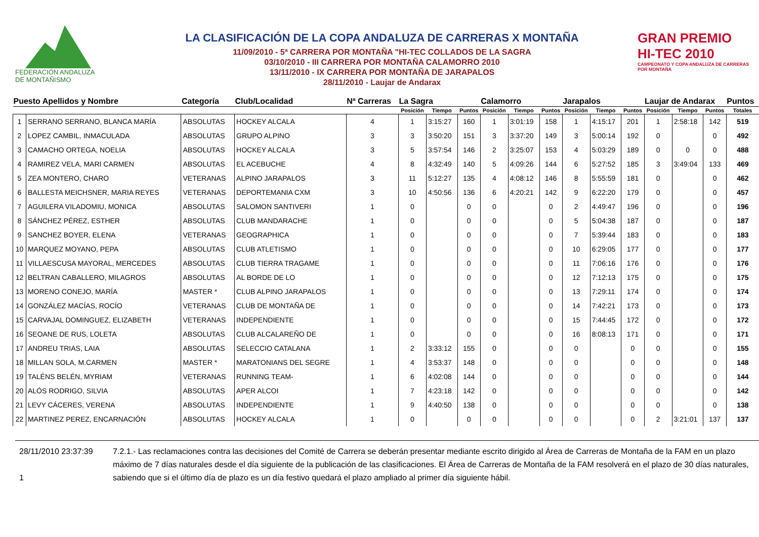FEDERACIÓN ANDALUZA
DE MONTAÑISMO
LA CLASIFICACIÓN DE LA COPA ANDALUZA DE CARRERAS X MONTAÑA
11/09/2010 - 5ª CARRERA POR MONTAÑA "HI-TEC COLLADOS DE LA SAGRA
03/10/2010 - III CARRERA POR MONTAÑA CALAMORRO 2010
13/11/2010 - IX CARRERA POR MONTAÑA DE JARAPALOS
28/11/2010 - Laujar de Andarax
GRAN PREMIO
HI-TEC 2010
CAMPEONATO Y COPA ANDALUZA DE CARRERAS POR MONTAÑA
| Puesto Apellidos y Nombre | | Categoría | Club/Localidad | Nª Carreras | La Sagra | | | Calamorro | | | Jarapalos | | | Laujar de Andarax | | | Puntos |
| --- | --- | --- | --- | --- | --- | --- | --- | --- | --- | --- | --- | --- | --- | --- | --- | --- | --- |
| | | | | | Posición | Tiempo | Puntos | Posición | Tiempo | Puntos | Posición | Tiempo | Puntos | Posición | Tiempo | Puntos | Totales |
| 1 | SERRANO SERRANO, BLANCA MARÍA | ABSOLUTAS | HOCKEY ALCALA | 4 | 1 | 3:15:27 | 160 | 1 | 3:01:19 | 158 | 1 | 4:15:17 | 201 | 1 | 2:58:18 | 142 | 519 |
| 2 | LOPEZ CAMBIL, INMACULADA | ABSOLUTAS | GRUPO ALPINO | 3 | 3 | 3:50:20 | 151 | 3 | 3:37:20 | 149 | 3 | 5:00:14 | 192 | 0 | | 0 | 492 |
| 3 | CAMACHO ORTEGA, NOELIA | ABSOLUTAS | HOCKEY ALCALA | 3 | 5 | 3:57:54 | 146 | 2 | 3:25:07 | 153 | 4 | 5:03:29 | 189 | 0 | 0 | 0 | 488 |
| 4 | RAMIREZ VELA, MARI CARMEN | ABSOLUTAS | EL ACEBUCHE | 4 | 8 | 4:32:49 | 140 | 5 | 4:09:26 | 144 | 6 | 5:27:52 | 185 | 3 | 3:49:04 | 133 | 469 |
| 5 | ZEA MONTERO, CHARO | VETERANAS | ALPINO JARAPALOS | 3 | 11 | 5:12:27 | 135 | 4 | 4:08:12 | 146 | 8 | 5:55:59 | 181 | 0 | | 0 | 462 |
| 6 | BALLESTA MEICHSNER, MARIA REYES | VETERANAS | DEPORTEMANIA CXM | 3 | 10 | 4:50:56 | 136 | 6 | 4:20:21 | 142 | 9 | 6:22:20 | 179 | 0 | | 0 | 457 |
| 7 | AGUILERA VILADOMIU, MONICA | ABSOLUTAS | SALOMON SANTIVERI | 1 | 0 | | 0 | 0 | | 0 | 2 | 4:49:47 | 196 | 0 | | 0 | 196 |
| 8 | SÁNCHEZ PÉREZ, ESTHER | ABSOLUTAS | CLUB MANDARACHE | 1 | 0 | | 0 | 0 | | 0 | 5 | 5:04:38 | 187 | 0 | | 0 | 187 |
| 9 | SANCHEZ BOYER, ELENA | VETERANAS | GEOGRAPHICA | 1 | 0 | | 0 | 0 | | 0 | 7 | 5:39:44 | 183 | 0 | | 0 | 183 |
| 10 | MARQUEZ MOYANO, PEPA | ABSOLUTAS | CLUB ATLETISMO | 1 | 0 | | 0 | 0 | | 0 | 10 | 6:29:05 | 177 | 0 | | 0 | 177 |
| 11 | VILLAESCUSA MAYORAL, MERCEDES | ABSOLUTAS | CLUB TIERRA TRAGAME | 1 | 0 | | 0 | 0 | | 0 | 11 | 7:06:16 | 176 | 0 | | 0 | 176 |
| 12 | BELTRAN CABALLERO, MILAGROS | ABSOLUTAS | AL BORDE DE LO | 1 | 0 | | 0 | 0 | | 0 | 12 | 7:12:13 | 175 | 0 | | 0 | 175 |
| 13 | MORENO CONEJO, MARÍA | MASTER * | CLUB ALPINO JARAPALOS | 1 | 0 | | 0 | 0 | | 0 | 13 | 7:29:11 | 174 | 0 | | 0 | 174 |
| 14 | GONZÁLEZ MACÍAS, ROCÍO | VETERANAS | CLUB DE MONTAÑA DE | 1 | 0 | | 0 | 0 | | 0 | 14 | 7:42:21 | 173 | 0 | | 0 | 173 |
| 15 | CARVAJAL DOMINGUEZ, ELIZABETH | VETERANAS | INDEPENDIENTE | 1 | 0 | | 0 | 0 | | 0 | 15 | 7:44:45 | 172 | 0 | | 0 | 172 |
| 16 | SEOANE DE RUS, LOLETA | ABSOLUTAS | CLUB ALCALAREÑO DE | 1 | 0 | | 0 | 0 | | 0 | 16 | 8:08:13 | 171 | 0 | | 0 | 171 |
| 17 | ANDREU TRIAS, LAIA | ABSOLUTAS | SELECCIO CATALANA | 1 | 2 | 3:33:12 | 155 | 0 | | 0 | 0 | | 0 | 0 | | 0 | 155 |
| 18 | MILLAN SOLA, M.CARMEN | MASTER * | MARATONIANS DEL SEGRE | 1 | 4 | 3:53:37 | 148 | 0 | | 0 | 0 | | 0 | 0 | | 0 | 148 |
| 19 | TALÉNS BELÉN, MYRIAM | VETERANAS | RUNNING TEAM- | 1 | 6 | 4:02:08 | 144 | 0 | | 0 | 0 | | 0 | 0 | | 0 | 144 |
| 20 | ALÓS RODRIGO, SILVIA | ABSOLUTAS | APER ALCOI | 1 | 7 | 4:23:18 | 142 | 0 | | 0 | 0 | | 0 | 0 | | 0 | 142 |
| 21 | LEVY CÁCERES, VERENA | ABSOLUTAS | INDEPENDIENTE | 1 | 9 | 4:40:50 | 138 | 0 | | 0 | 0 | | 0 | 0 | | 0 | 138 |
| 22 | MARTINEZ PEREZ, ENCARNACIÓN | ABSOLUTAS | HOCKEY ALCALA | 1 | 0 | | 0 | 0 | | 0 | 0 | | 0 | 2 | 3:21:01 | 137 | 137 |
28/11/2010 23:37:39
1
7.2.1.- Las reclamaciones contra las decisiones del Comité de Carrera se deberán presentar mediante escrito dirigido al Área de Carreras de Montaña de la FAM en un plazo máximo de 7 días naturales desde el día siguiente de la publicación de las clasificaciones. El Área de Carreras de Montaña de la FAM resolverá en el plazo de 30 días naturales, sabiendo que si el último día de plazo es un día festivo quedará el plazo ampliado al primer día siguiente hábil.